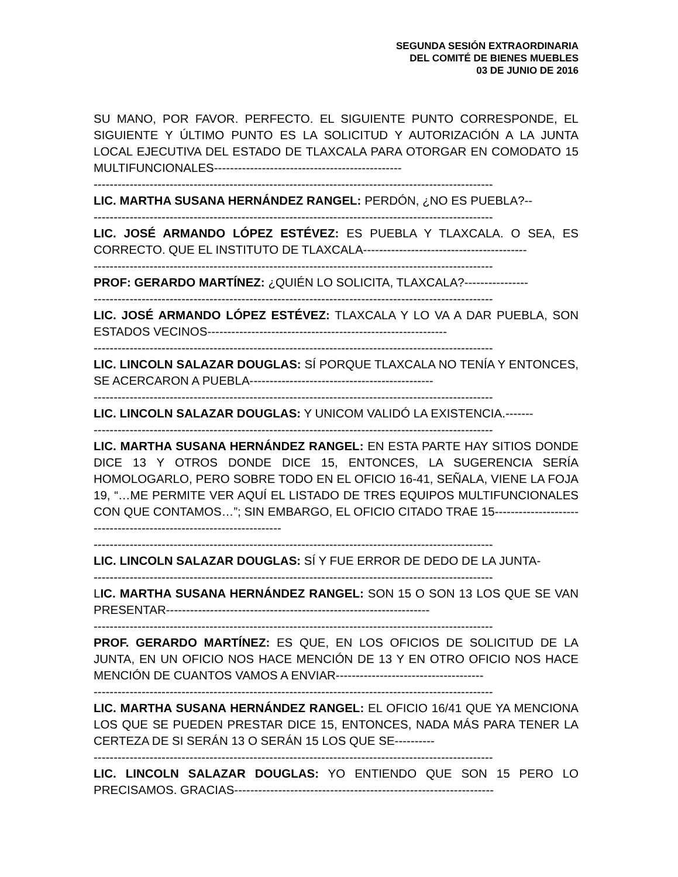SEGUNDA SESIÓN EXTRAORDINARIA
DEL COMITÉ DE BIENES MUEBLES
03 DE JUNIO DE 2016
SU MANO, POR FAVOR. PERFECTO. EL SIGUIENTE PUNTO CORRESPONDE, EL SIGUIENTE Y ÚLTIMO PUNTO ES LA SOLICITUD Y AUTORIZACIÓN A LA JUNTA LOCAL EJECUTIVA DEL ESTADO DE TLAXCALA PARA OTORGAR EN COMODATO 15 MULTIFUNCIONALES-----------------------------------------------
----------------------------------------------------------------------------------------------------
LIC. MARTHA SUSANA HERNÁNDEZ RANGEL: PERDÓN, ¿NO ES PUEBLA?--
----------------------------------------------------------------------------------------------------
LIC. JOSÉ ARMANDO LÓPEZ ESTÉVEZ: ES PUEBLA Y TLAXCALA. O SEA, ES CORRECTO. QUE EL INSTITUTO DE TLAXCALA-----------------------------------------
----------------------------------------------------------------------------------------------------
PROF: GERARDO MARTÍNEZ: ¿QUIÉN LO SOLICITA, TLAXCALA?----------------
----------------------------------------------------------------------------------------------------
LIC. JOSÉ ARMANDO LÓPEZ ESTÉVEZ: TLAXCALA Y LO VA A DAR PUEBLA, SON ESTADOS VECINOS------------------------------------------------------------
----------------------------------------------------------------------------------------------------
LIC. LINCOLN SALAZAR DOUGLAS: SÍ PORQUE TLAXCALA NO TENÍA Y ENTONCES, SE ACERCARON A PUEBLA----------------------------------------------
----------------------------------------------------------------------------------------------------
LIC. LINCOLN SALAZAR DOUGLAS: Y UNICOM VALIDÓ LA EXISTENCIA.-------
----------------------------------------------------------------------------------------------------
LIC. MARTHA SUSANA HERNÁNDEZ RANGEL: EN ESTA PARTE HAY SITIOS DONDE DICE 13 Y OTROS DONDE DICE 15, ENTONCES, LA SUGERENCIA SERÍA HOMOLOGARLO, PERO SOBRE TODO EN EL OFICIO 16-41, SEÑALA, VIENE LA FOJA 19, “…ME PERMITE VER AQUÍ EL LISTADO DE TRES EQUIPOS MULTIFUNCIONALES CON QUE CONTAMOS…”; SIN EMBARGO, EL OFICIO CITADO TRAE 15--------------------------------------------------------------------
----------------------------------------------------------------------------------------------------
LIC. LINCOLN SALAZAR DOUGLAS: SÍ Y FUE ERROR DE DEDO DE LA JUNTA-
----------------------------------------------------------------------------------------------------
LIC. MARTHA SUSANA HERNÁNDEZ RANGEL: SON 15 O SON 13 LOS QUE SE VAN PRESENTAR------------------------------------------------------------------
----------------------------------------------------------------------------------------------------
PROF. GERARDO MARTÍNEZ: ES QUE, EN LOS OFICIOS DE SOLICITUD DE LA JUNTA, EN UN OFICIO NOS HACE MENCIÓN DE 13 Y EN OTRO OFICIO NOS HACE MENCIÓN DE CUANTOS VAMOS A ENVIAR-------------------------------------
----------------------------------------------------------------------------------------------------
LIC. MARTHA SUSANA HERNÁNDEZ RANGEL: EL OFICIO 16/41 QUE YA MENCIONA LOS QUE SE PUEDEN PRESTAR DICE 15, ENTONCES, NADA MÁS PARA TENER LA CERTEZA DE SI SERÁN 13 O SERÁN 15 LOS QUE SE----------
----------------------------------------------------------------------------------------------------
LIC. LINCOLN SALAZAR DOUGLAS: YO ENTIENDO QUE SON 15 PERO LO PRECISAMOS. GRACIAS-----------------------------------------------------------------